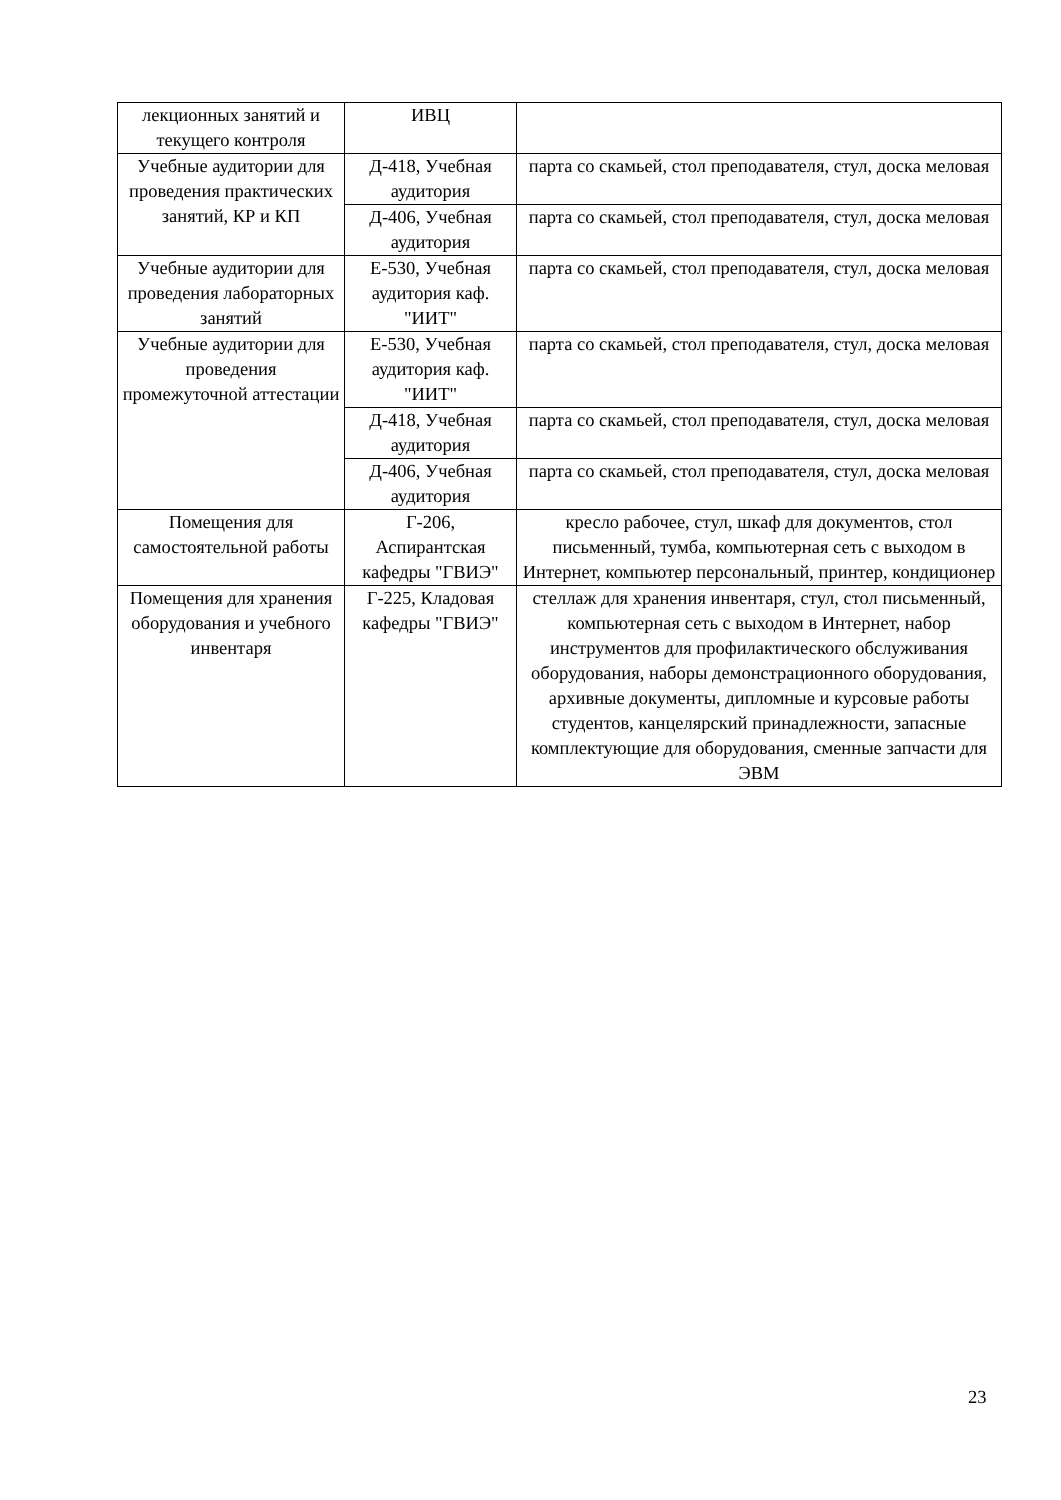| лекционных занятий и текущего контроля | ИВЦ | |
| Учебные аудитории для проведения практических занятий, КР и КП | Д-418, Учебная аудитория | парта со скамьей, стол преподавателя, стул, доска меловая |
| | Д-406, Учебная аудитория | парта со скамьей, стол преподавателя, стул, доска меловая |
| Учебные аудитории для проведения лабораторных занятий | Е-530, Учебная аудитория каф. "ИИТ" | парта со скамьей, стол преподавателя, стул, доска меловая |
| Учебные аудитории для проведения промежуточной аттестации | Е-530, Учебная аудитория каф. "ИИТ" | парта со скамьей, стол преподавателя, стул, доска меловая |
| | Д-418, Учебная аудитория | парта со скамьей, стол преподавателя, стул, доска меловая |
| | Д-406, Учебная аудитория | парта со скамьей, стол преподавателя, стул, доска меловая |
| Помещения для самостоятельной работы | Г-206, Аспирантская кафедры "ГВИЭ" | кресло рабочее, стул, шкаф для документов, стол письменный, тумба, компьютерная сеть с выходом в Интернет, компьютер персональный, принтер, кондиционер |
| Помещения для хранения оборудования и учебного инвентаря | Г-225, Кладовая кафедры "ГВИЭ" | стеллаж для хранения инвентаря, стул, стол письменный, компьютерная сеть с выходом в Интернет, набор инструментов для профилактического обслуживания оборудования, наборы демонстрационного оборудования, архивные документы, дипломные и курсовые работы студентов, канцелярский принадлежности, запасные комплектующие для оборудования, сменные запчасти для ЭВМ |
23